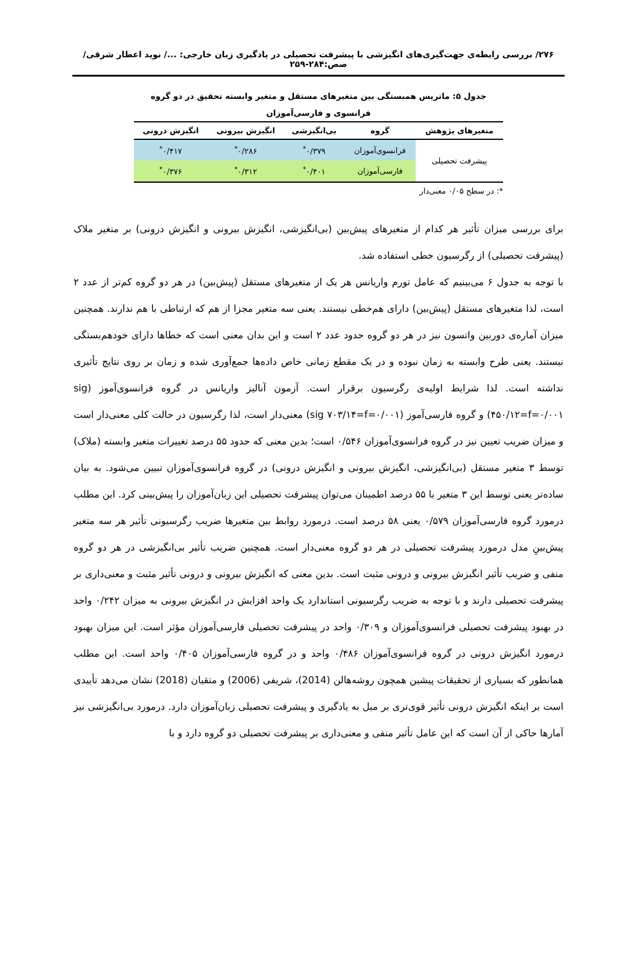۲۷۶/ بررسی رابطه‌ی جهت‌گیری‌های انگیزشی با پیشرفت تحصیلی در یادگیری زبان خارجی: .../ نوید اعطار شرقی/ صص:۲۸۴-۲۵۹
جدول ۵: ماتریس همبستگی بین متغیرهای مستقل و متغیر وابسته تحقیق در دو گروه
فرانسوی و فارسی‌آموزان
| متغیرهای پژوهش | گروه | بی‌انگیزشی | انگیزش بیرونی | انگیزش درونی |
| --- | --- | --- | --- | --- |
| پیشرفت تحصیلی | فرانسوی‌آموزان | ۰/۳۷۹<sup>*</sup> | ۰/۲۸۶<sup>*</sup> | ۰/۴۱۷<sup>*</sup> |
| | فارسی‌آموزان | ۰/۴۰۱<sup>*</sup> | ۰/۳۱۲<sup>*</sup> | ۰/۳۷۶<sup>*</sup> |
*: در سطح ۰/۰۵ معنی‌دار
برای بررسی میزان تأثیر هر کدام از متغیرهای پیش‌بین (بی‌انگیزشی، انگیزش بیرونی و انگیزش درونی) بر متغیر ملاک (پیشرفت تحصیلی) از رگرسیون خطی استفاده شد.
با توجه به جدول ۶ می‌بینیم که عامل تورم واریانس هر یک از متغیرهای مستقل (پیش‌بین) در هر دو گروه کم‌تر از عدد ۲ است، لذا متغیرهای مستقل (پیش‌بین) دارای هم‌خطی نیستند. یعنی سه متغیر مجزا از هم که ارتباطی با هم ندارند. همچنین میزان آماره‌ی دوربین واتسون نیز در هر دو گروه حدود عدد ۲ است و این بدان معنی است که خطاها دارای خودهم‌بستگی نیستند. یعنی طرح وابسته به زمان نبوده و در یک مقطع زمانی خاص داده‌ها جمع‌آوری شده و زمان بر روی نتایج تأثیری نداشته است. لذا شرایط اولیه‌ی رگرسیون برقرار است. آزمون آنالیز واریانس در گروه فرانسوی‌آموز (sig ۴۵۰/۱۲=f=۰/۰۰۱) و گروه فارسی‌آموز (sig ۷۰۳/۱۴=f=۰/۰۰۱) معنی‌دار است، لذا رگرسیون در حالت کلی معنی‌دار است و میزان ضریب تعیین نیز در گروه فرانسوی‌آموزان ۰/۵۴۶ است؛ بدین معنی که حدود ۵۵ درصد تغییرات متغیر وابسته (ملاک) توسط ۳ متغیر مستقل (بی‌انگیزشی، انگیزش بیرونی و انگیزش درونی) در گروه فرانسوی‌آموزان تبیین می‌شود. به بیان ساده‌تر یعنی توسط این ۳ متغیر با ۵۵ درصد اطمینان می‌توان پیشرفت تحصیلی این زبان‌آموزان را پیش‌بینی کرد. این مطلب درمورد گروه فارسی‌آموزان ۰/۵۷۹ یعنی ۵۸ درصد است. درمورد روابط بین متغیرها ضریب رگرسیونی تأثیر هر سه متغیر پیش‌بینِ مدل درمورد پیشرفت تحصیلی در هر دو گروه معنی‌دار است. همچنین ضریب تأثیر بی‌انگیزشی در هر دو گروه منفی و ضریب تأثیر انگیزش بیرونی و درونی مثبت است. بدین معنی که انگیزش بیرونی و درونی تأثیر مثبت و معنی‌داری بر پیشرفت تحصیلی دارند و با توجه به ضریب رگرسیونی استاندارد یک واحد افزایش در انگیزش بیرونی به میزان ۰/۲۴۲ واحد در بهبود پیشرفت تحصیلی فرانسوی‌آموزان و ۰/۳۰۹ واحد در پیشرفت تحصیلی فارسی‌آموزان مؤثر است. این میزان بهبود درمورد انگیزش درونی در گروه فرانسوی‌آموزان ۰/۴۸۶ واحد و در گروه فارسی‌آموزان ۰/۴۰۵ واحد است. این مطلب همانطور که بسیاری از تحقیقات پیشین همچون روشه‌هالن (2014)، شریفی (2006) و متقیان (2018) نشان می‌دهد تأییدی است بر اینکه انگیزش درونی تأثیر قوی‌تری بر میل به یادگیری و پیشرفت تحصیلی زبان‌آموزان دارد. درمورد بی‌انگیزشی نیز آمارها حاکی از آن است که این عامل تأثیر منفی و معنی‌داری بر پیشرفت تحصیلی دو گروه دارد و با